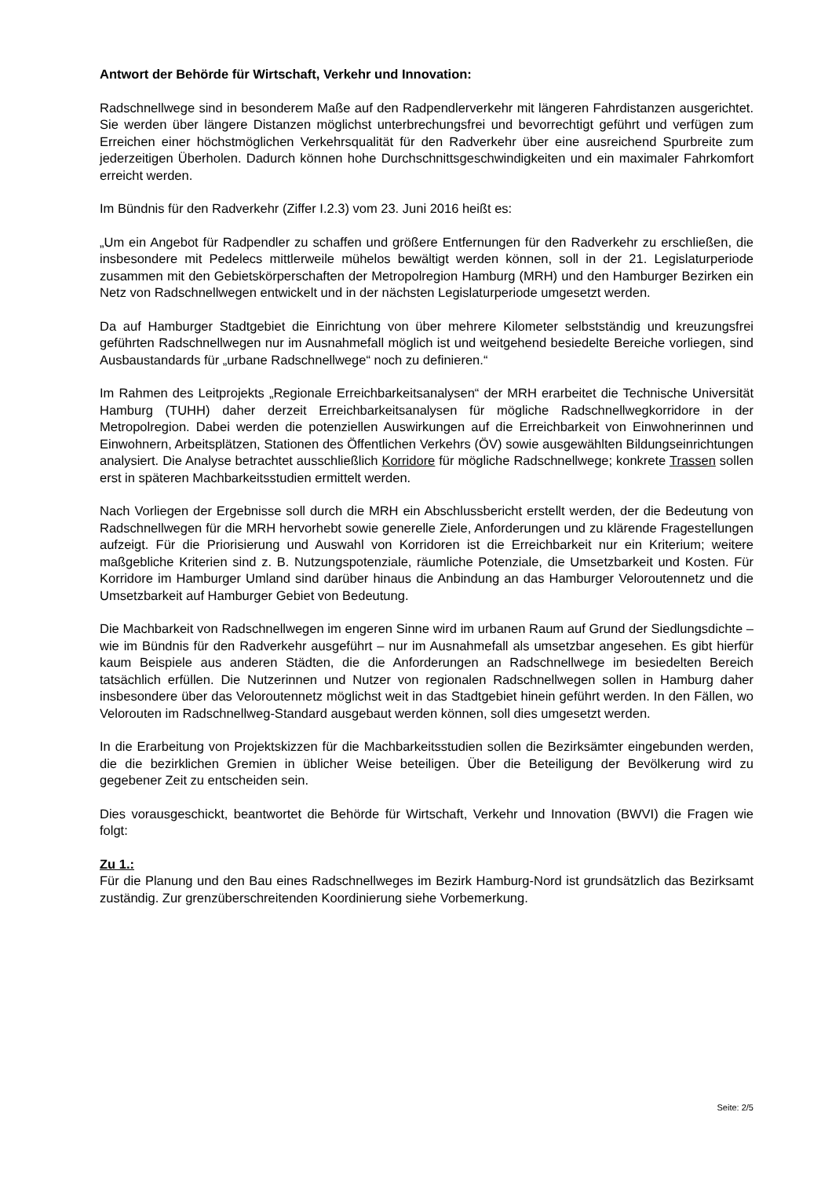Antwort der Behörde für Wirtschaft, Verkehr und Innovation:
Radschnellwege sind in besonderem Maße auf den Radpendlerverkehr mit längeren Fahrdistanzen ausgerichtet. Sie werden über längere Distanzen möglichst unterbrechungsfrei und bevorrechtigt geführt und verfügen zum Erreichen einer höchstmöglichen Verkehrsqualität für den Radverkehr über eine ausreichend Spurbreite zum jederzeitigen Überholen. Dadurch können hohe Durchschnittsgeschwindigkeiten und ein maximaler Fahrkomfort erreicht werden.
Im Bündnis für den Radverkehr (Ziffer I.2.3) vom 23. Juni 2016 heißt es:
„Um ein Angebot für Radpendler zu schaffen und größere Entfernungen für den Radverkehr zu erschließen, die insbesondere mit Pedelecs mittlerweile mühelos bewältigt werden können, soll in der 21. Legislaturperiode zusammen mit den Gebietskörperschaften der Metropolregion Hamburg (MRH) und den Hamburger Bezirken ein Netz von Radschnellwegen entwickelt und in der nächsten Legislaturperiode umgesetzt werden.
Da auf Hamburger Stadtgebiet die Einrichtung von über mehrere Kilometer selbstständig und kreuzungsfrei geführten Radschnellwegen nur im Ausnahmefall möglich ist und weitgehend besiedelte Bereiche vorliegen, sind Ausbaustandards für „urbane Radschnellwege“ noch zu definieren.“
Im Rahmen des Leitprojekts „Regionale Erreichbarkeitsanalysen“ der MRH erarbeitet die Technische Universität Hamburg (TUHH) daher derzeit Erreichbarkeitsanalysen für mögliche Radschnellwegkorridore in der Metropolregion. Dabei werden die potenziellen Auswirkungen auf die Erreichbarkeit von Einwohnerinnen und Einwohnern, Arbeitsplätzen, Stationen des Öffentlichen Verkehrs (ÖV) sowie ausgewählten Bildungseinrichtungen analysiert. Die Analyse betrachtet ausschließlich Korridore für mögliche Radschnellwege; konkrete Trassen sollen erst in späteren Machbarkeitsstudien ermittelt werden.
Nach Vorliegen der Ergebnisse soll durch die MRH ein Abschlussbericht erstellt werden, der die Bedeutung von Radschnellwegen für die MRH hervorhebt sowie generelle Ziele, Anforderungen und zu klärende Fragestellungen aufzeigt. Für die Priorisierung und Auswahl von Korridoren ist die Erreichbarkeit nur ein Kriterium; weitere maßgebliche Kriterien sind z. B. Nutzungspotenziale, räumliche Potenziale, die Umsetzbarkeit und Kosten. Für Korridore im Hamburger Umland sind darüber hinaus die Anbindung an das Hamburger Veloroutennetz und die Umsetzbarkeit auf Hamburger Gebiet von Bedeutung.
Die Machbarkeit von Radschnellwegen im engeren Sinne wird im urbanen Raum auf Grund der Siedlungsdichte – wie im Bündnis für den Radverkehr ausgeführt – nur im Ausnahmefall als umsetzbar angesehen. Es gibt hierfür kaum Beispiele aus anderen Städten, die die Anforderungen an Radschnellwege im besiedelten Bereich tatsächlich erfüllen. Die Nutzerinnen und Nutzer von regionalen Radschnellwegen sollen in Hamburg daher insbesondere über das Veloroutennetz möglichst weit in das Stadtgebiet hinein geführt werden. In den Fällen, wo Velorouten im Radschnellweg-Standard ausgebaut werden können, soll dies umgesetzt werden.
In die Erarbeitung von Projektskizzen für die Machbarkeitsstudien sollen die Bezirksämter eingebunden werden, die die bezirklichen Gremien in üblicher Weise beteiligen. Über die Beteiligung der Bevölkerung wird zu gegebener Zeit zu entscheiden sein.
Dies vorausgeschickt, beantwortet die Behörde für Wirtschaft, Verkehr und Innovation (BWVI) die Fragen wie folgt:
Zu 1.:
Für die Planung und den Bau eines Radschnellweges im Bezirk Hamburg-Nord ist grundsätzlich das Bezirksamt zuständig. Zur grenzüberschreitenden Koordinierung siehe Vorbemerkung.
Seite: 2/5